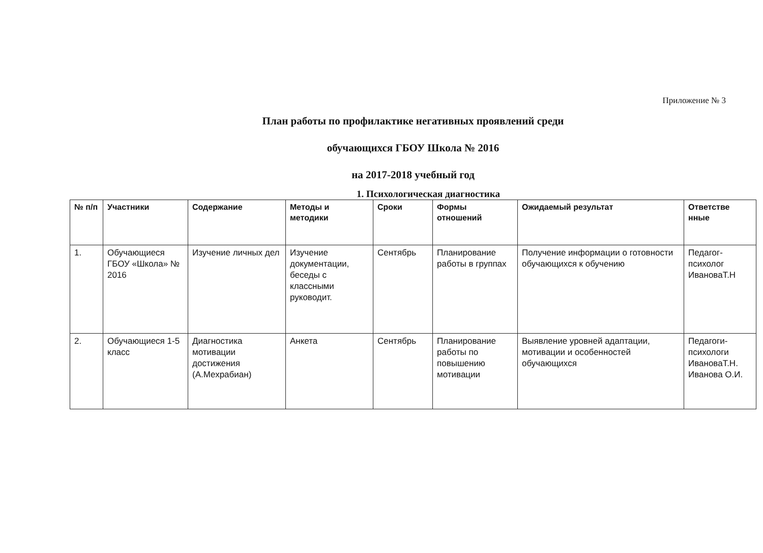Приложение № 3
План работы по профилактике негативных проявлений среди
обучающихся ГБОУ Школа № 2016
на 2017-2018 учебный год
1. Психологическая диагностика
| № п/п | Участники | Содержание | Методы и методики | Сроки | Формы отношений | Ожидаемый результат | Ответстве нные |
| --- | --- | --- | --- | --- | --- | --- | --- |
| 1. | Обучающиеся ГБОУ «Школа» № 2016 | Изучение личных дел | Изучение документации, беседы с классными руководит. | Сентябрь | Планирование работы в группах | Получение информации о готовности обучающихся к обучению | Педагог-психолог ИвановаТ.Н |
| 2. | Обучающиеся 1-5 класс | Диагностика мотивации достижения (А.Мехрабиан) | Анкета | Сентябрь | Планирование работы по повышению мотивации | Выявление уровней адаптации, мотивации и особенностей обучающихся | Педагоги-психологи ИвановаТ.Н. Иванова О.И. |